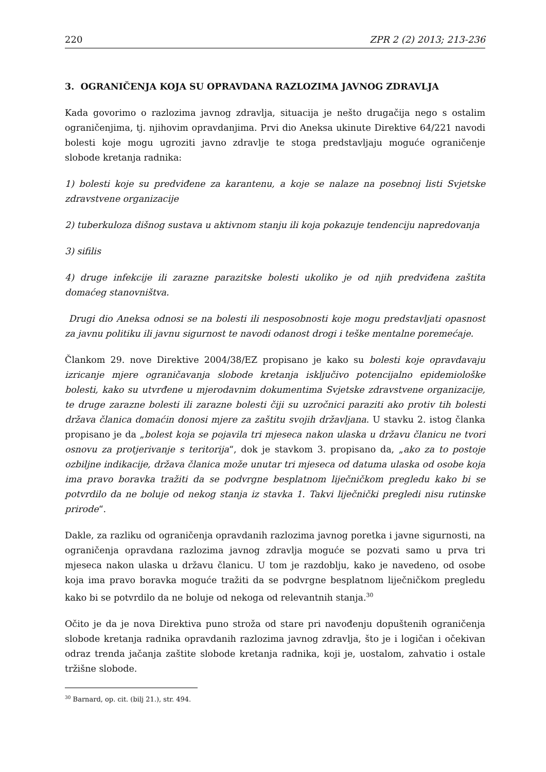220 ZPR 2 (2) 2013; 213-236
3. OGRANIČENJA KOJA SU OPRAVDANA RAZLOZIMA JAVNOG ZDRAVLJA
Kada govorimo o razlozima javnog zdravlja, situacija je nešto drugačija nego s ostalim ograničenjima, tj. njihovim opravdanjima. Prvi dio Aneksa ukinute Direktive 64/221 navodi bolesti koje mogu ugroziti javno zdravlje te stoga predstavljaju moguće ograničenje slobode kretanja radnika:
1) bolesti koje su predviđene za karantenu, a koje se nalaze na posebnoj listi Svjetske zdravstvene organizacije
2) tuberkuloza dišnog sustava u aktivnom stanju ili koja pokazuje tendenciju napredovanja
3) sifilis
4) druge infekcije ili zarazne parazitske bolesti ukoliko je od njih predviđena zaštita domaćeg stanovništva.
Drugi dio Aneksa odnosi se na bolesti ili nesposobnosti koje mogu predstavljati opasnost za javnu politiku ili javnu sigurnost te navodi odanost drogi i teške mentalne poremećaje.
Člankom 29. nove Direktive 2004/38/EZ propisano je kako su bolesti koje opravdavaju izricanje mjere ograničavanja slobode kretanja isključivo potencijalno epidemiološke bolesti, kako su utvrđene u mjerodavnim dokumentima Svjetske zdravstvene organizacije, te druge zarazne bolesti ili zarazne bolesti čiji su uzročnici paraziti ako protiv tih bolesti država članica domaćin donosi mjere za zaštitu svojih državljana. U stavku 2. istog članka propisano je da „bolest koja se pojavila tri mjeseca nakon ulaska u državu članicu ne tvori osnovu za protjerivanje s teritorija“, dok je stavkom 3. propisano da, „ako za to postoje ozbiljne indikacije, država članica može unutar tri mjeseca od datuma ulaska od osobe koja ima pravo boravka tražiti da se podvrgne besplatnom liječničkom pregledu kako bi se potvrdilo da ne boluje od nekog stanja iz stavka 1. Takvi liječnički pregledi nisu rutinske prirode“.
Dakle, za razliku od ograničenja opravdanih razlozima javnog poretka i javne sigurnosti, na ograničenja opravdana razlozima javnog zdravlja moguće se pozvati samo u prva tri mjeseca nakon ulaska u državu članicu. U tom je razdoblju, kako je navedeno, od osobe koja ima pravo boravka moguće tražiti da se podvrgne besplatnom liječničkom pregledu kako bi se potvrdilo da ne boluje od nekoga od relevantnih stanja.<sup>30</sup>
Očito je da je nova Direktiva puno stroža od stare pri navođenju dopuštenih ograničenja slobode kretanja radnika opravdanih razlozima javnog zdravlja, što je i logičan i očekivan odraz trenda jačanja zaštite slobode kretanja radnika, koji je, uostalom, zahvatio i ostale tržišne slobode.
<sup>30</sup> Barnard, op. cit. (bilj 21.), str. 494.